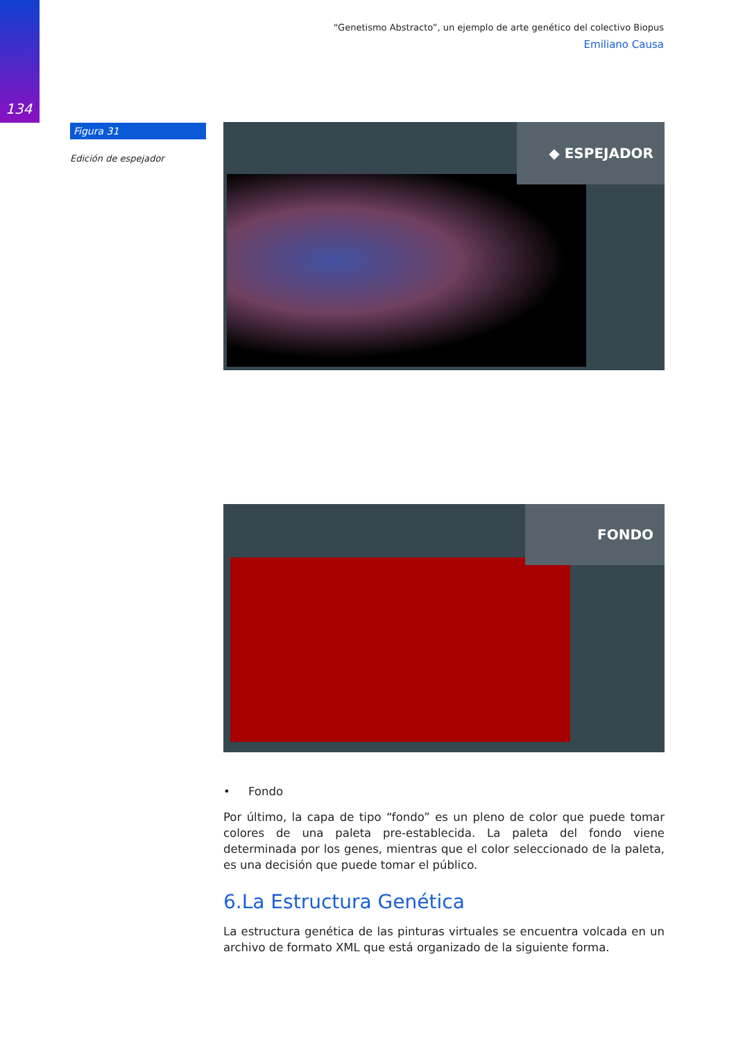134
“Genetismo Abstracto”, un ejemplo de arte genético del colectivo Biopus
Emiliano Causa
Figura 31
Edición de espejador
◆ ESPEJADOR
FONDO
• Fondo
Por último, la capa de tipo “fondo” es un pleno de color que puede tomar colores de una paleta pre-establecida. La paleta del fondo viene determinada por los genes, mientras que el color seleccionado de la paleta, es una decisión que puede tomar el público.
6.La Estructura Genética
La estructura genética de las pinturas virtuales se encuentra volcada en un archivo de formato XML que está organizado de la siguiente forma.